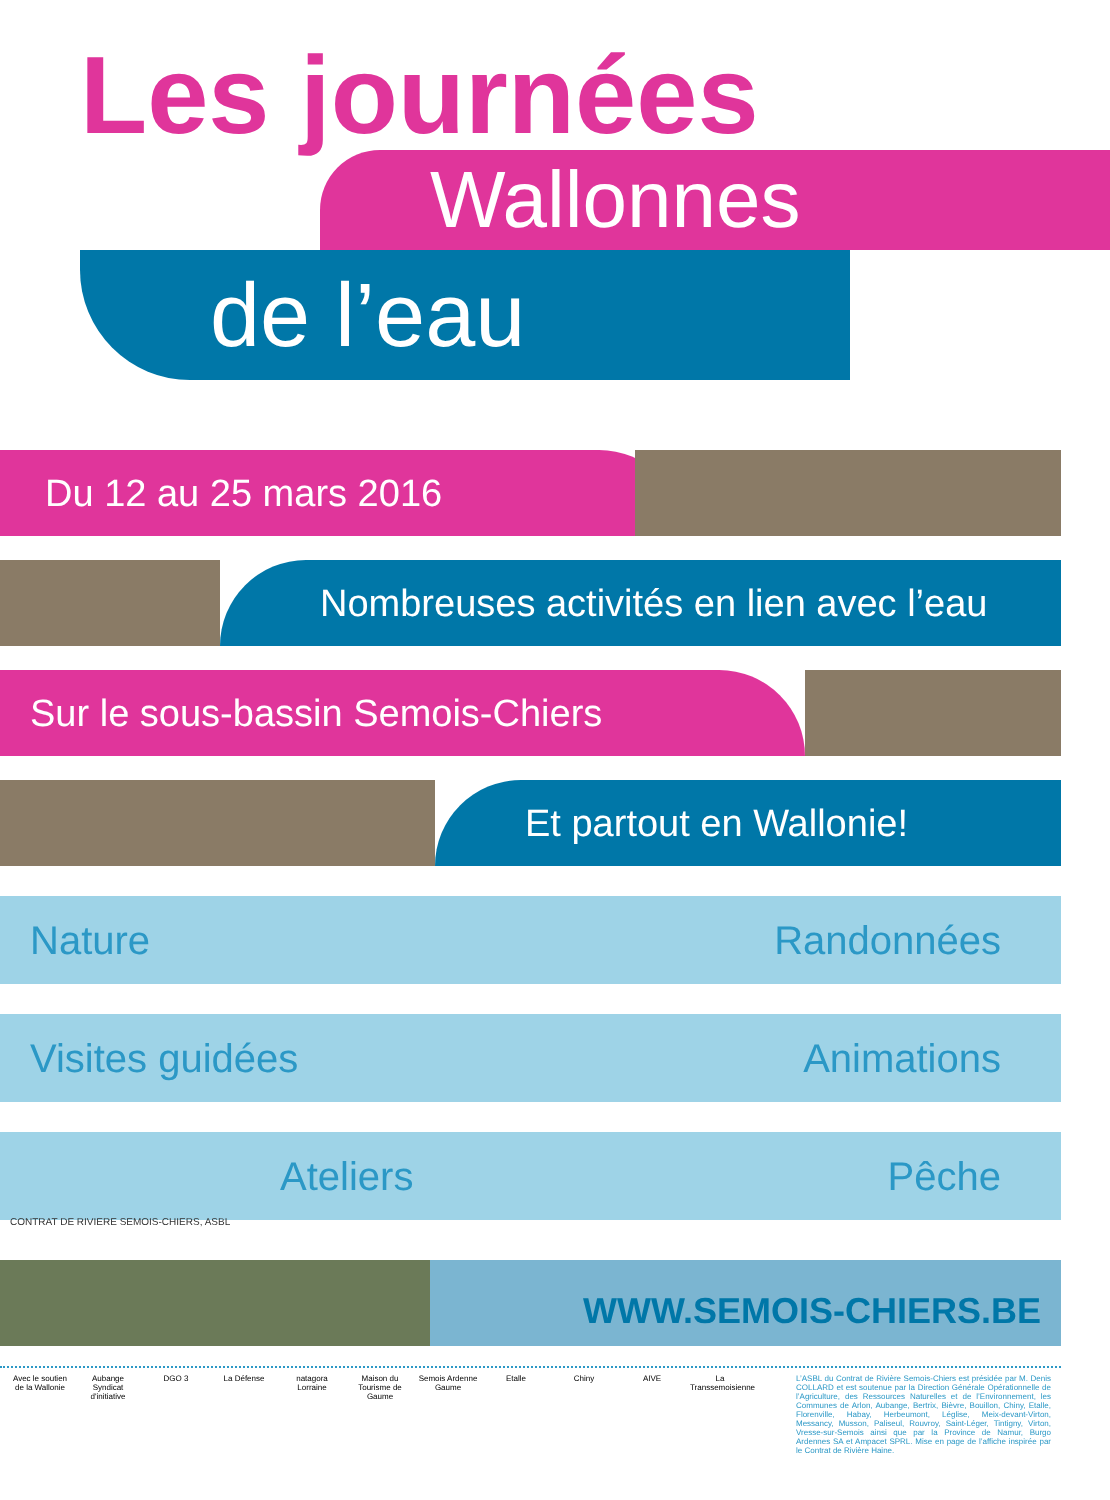Les journées
Wallonnes
de l’eau
Du 12 au 25 mars 2016
Nombreuses activités en lien avec l’eau
Sur le sous-bassin Semois-Chiers
Et partout en Wallonie!
Nature Randonnées
Visites guidées Animations
CONTRAT DE RIVIERE SEMOIS-CHIERS, ASBL Ateliers Pêche
WWW.SEMOIS-CHIERS.BE
Avec le soutien de la Wallonie Aubange Syndicat d'initiative DGO 3 La Défense natagora Lorraine Maison du Tourisme de Gaume Semois Ardenne Gaume Etalle Chiny AIVE La Transsemoisienne
L’ASBL du Contrat de Rivière Semois-Chiers est présidée par M. Denis COLLARD et est soutenue par la Direction Générale Opérationnelle de l’Agriculture, des Ressources Naturelles et de l’Environnement, les Communes de Arlon, Aubange, Bertrix, Bièvre, Bouillon, Chiny, Etalle, Florenville, Habay, Herbeumont, Léglise, Meix-devant-Virton, Messancy, Musson, Paliseul, Rouvroy, Saint-Léger, Tintigny, Virton, Vresse-sur-Semois ainsi que par la Province de Namur, Burgo Ardennes SA et Ampacet SPRL. Mise en page de l’affiche inspirée par le Contrat de Rivière Haine.